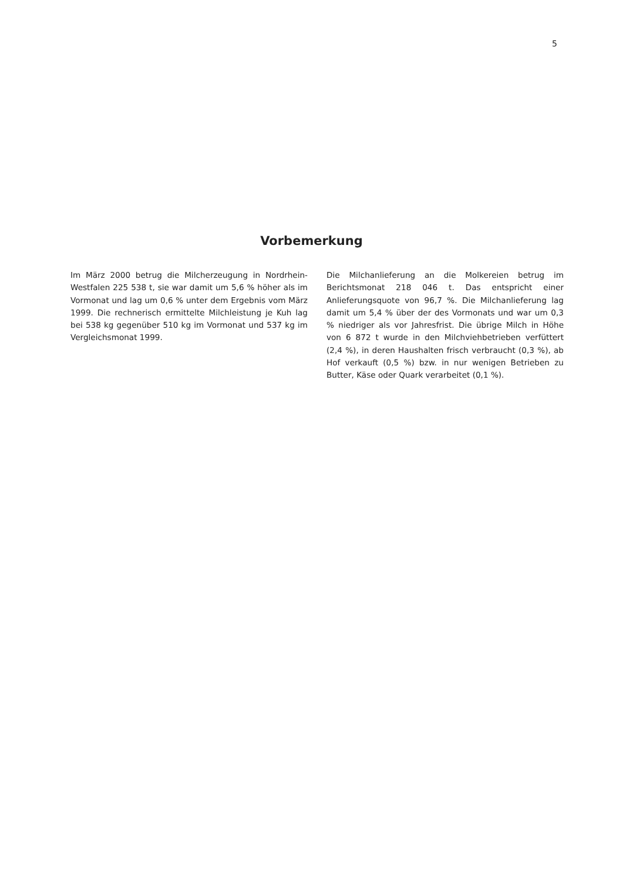5
Vorbemerkung
Im März 2000 betrug die Milcherzeugung in Nordrhein-Westfalen 225 538 t, sie war damit um 5,6 % höher als im Vormonat und lag um 0,6 % unter dem Ergebnis vom März 1999. Die rechnerisch ermittelte Milchleistung je Kuh lag bei 538 kg gegenüber 510 kg im Vormonat und 537 kg im Vergleichsmonat 1999.
Die Milchanlieferung an die Molkereien betrug im Berichtsmonat 218 046 t. Das entspricht einer Anlieferungsquote von 96,7 %. Die Milchanlieferung lag damit um 5,4 % über der des Vormonats und war um 0,3 % niedriger als vor Jahresfrist. Die übrige Milch in Höhe von 6 872 t wurde in den Milchviehbetrieben verfüttert (2,4 %), in deren Haushalten frisch verbraucht (0,3 %), ab Hof verkauft (0,5 %) bzw. in nur wenigen Betrieben zu Butter, Käse oder Quark verarbeitet (0,1 %).